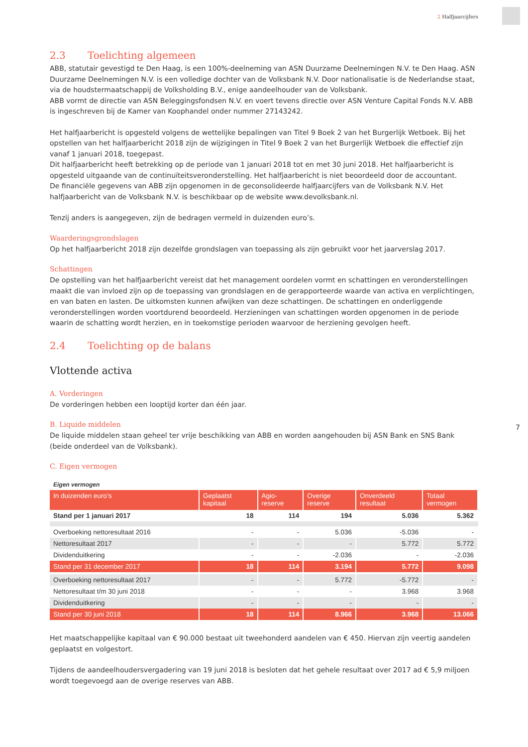2 Halfjaarcijfers
2.3 Toelichting algemeen
ABB, statutair gevestigd te Den Haag, is een 100%-deelneming van ASN Duurzame Deelnemingen N.V. te Den Haag. ASN Duurzame Deelnemingen N.V. is een volledige dochter van de Volksbank N.V. Door nationalisatie is de Nederlandse staat, via de houdstermaatschappij de Volksholding B.V., enige aandeelhouder van de Volksbank.
ABB vormt de directie van ASN Beleggingsfondsen N.V. en voert tevens directie over ASN Venture Capital Fonds N.V. ABB is ingeschreven bij de Kamer van Koophandel onder nummer 27143242.
Het halfjaarbericht is opgesteld volgens de wettelijke bepalingen van Titel 9 Boek 2 van het Burgerlijk Wetboek. Bij het opstellen van het halfjaarbericht 2018 zijn de wijzigingen in Titel 9 Boek 2 van het Burgerlijk Wetboek die effectief zijn vanaf 1 januari 2018, toegepast.
Dit halfjaarbericht heeft betrekking op de periode van 1 januari 2018 tot en met 30 juni 2018. Het halfjaarbericht is opgesteld uitgaande van de continuïteitsveronderstelling. Het halfjaarbericht is niet beoordeeld door de accountant.
De financiële gegevens van ABB zijn opgenomen in de geconsolideerde halfjaarcijfers van de Volksbank N.V. Het halfjaarbericht van de Volksbank N.V. is beschikbaar op de website www.devolksbank.nl.
Tenzij anders is aangegeven, zijn de bedragen vermeld in duizenden euro’s.
Waarderingsgrondslagen
Op het halfjaarbericht 2018 zijn dezelfde grondslagen van toepassing als zijn gebruikt voor het jaarverslag 2017.
Schattingen
De opstelling van het halfjaarbericht vereist dat het management oordelen vormt en schattingen en veronderstellingen maakt die van invloed zijn op de toepassing van grondslagen en de gerapporteerde waarde van activa en verplichtingen, en van baten en lasten. De uitkomsten kunnen afwijken van deze schattingen. De schattingen en onderliggende veronderstellingen worden voortdurend beoordeeld. Herzieningen van schattingen worden opgenomen in de periode waarin de schatting wordt herzien, en in toekomstige perioden waarvoor de herziening gevolgen heeft.
2.4 Toelichting op de balans
Vlottende activa
A. Vorderingen
De vorderingen hebben een looptijd korter dan één jaar.
B. Liquide middelen
De liquide middelen staan geheel ter vrije beschikking van ABB en worden aangehouden bij ASN Bank en SNS Bank (beide onderdeel van de Volksbank).
C. Eigen vermogen
Eigen vermogen
| In duizenden euro’s | Geplaatst kapitaal | Agio- reserve | Overige reserve | Onverdeeld resultaat | Totaal vermogen |
| --- | --- | --- | --- | --- | --- |
| Stand per 1 januari 2017 | 18 | 114 | 194 | 5.036 | 5.362 |
| Overboeking nettoresultaat 2016 | - | - | 5.036 | -5.036 | - |
| Nettoresultaat 2017 | - | - | - | 5.772 | 5.772 |
| Dividenduitkering | - | - | -2.036 | - | -2.036 |
| Stand per 31 december 2017 | 18 | 114 | 3.194 | 5.772 | 9.098 |
| Overboeking nettoresultaat 2017 | - | - | 5.772 | -5.772 | - |
| Nettoresultaat t/m 30 juni 2018 | - | - | - | 3.968 | 3.968 |
| Dividenduitkering | - | - | - | - | - |
| Stand per 30 juni 2018 | 18 | 114 | 8.966 | 3.968 | 13.066 |
Het maatschappelijke kapitaal van € 90.000 bestaat uit tweehonderd aandelen van € 450. Hiervan zijn veertig aandelen geplaatst en volgestort.
Tijdens de aandeelhoudersvergadering van 19 juni 2018 is besloten dat het gehele resultaat over 2017 ad € 5,9 miljoen wordt toegevoegd aan de overige reserves van ABB.
7